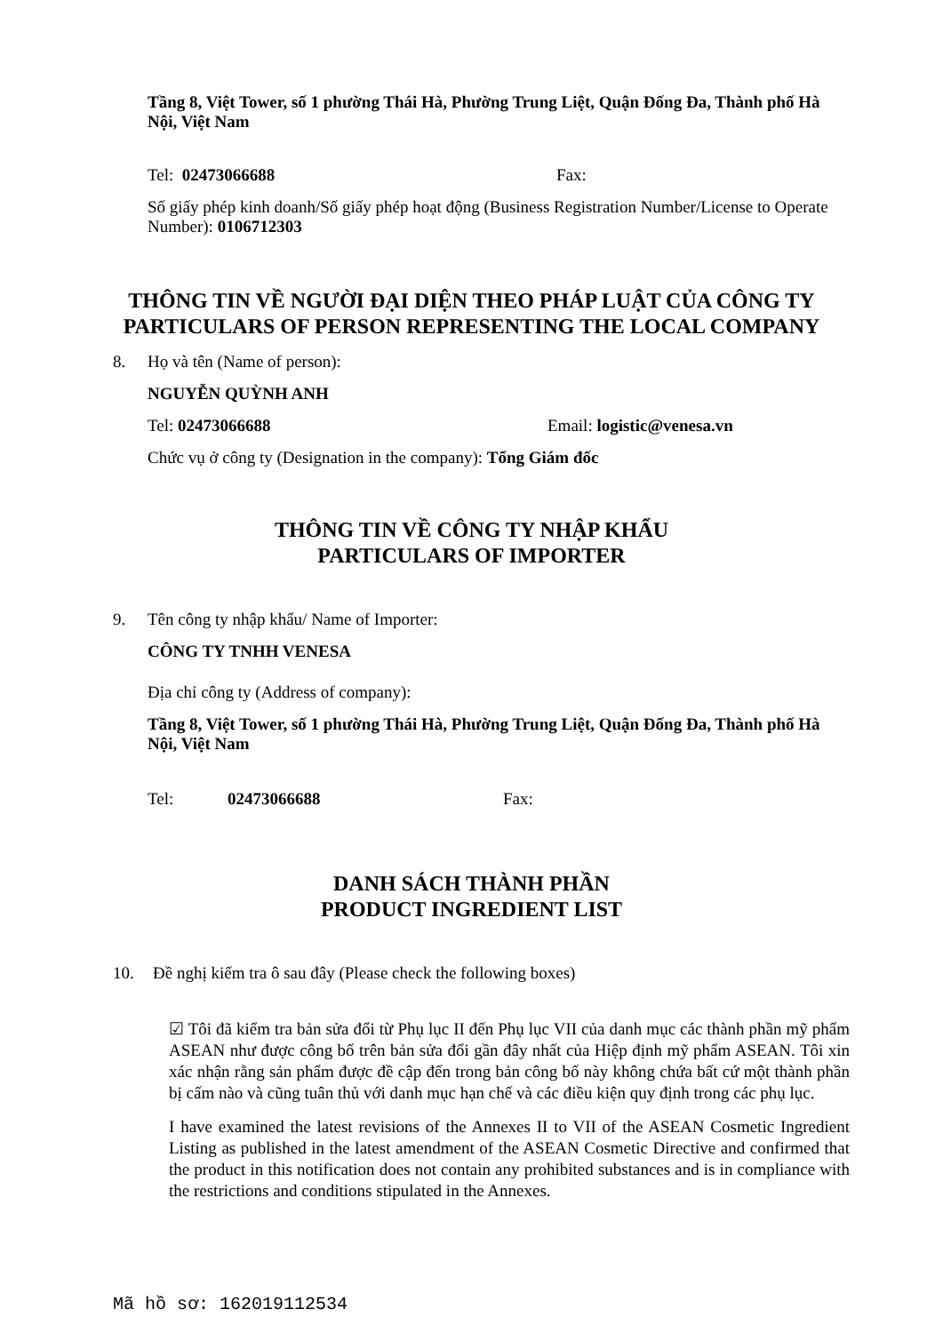Tầng 8, Việt Tower, số 1 phường Thái Hà, Phường Trung Liệt, Quận Đống Đa, Thành phố Hà Nội, Việt Nam
Tel: 02473066688 Fax:
Số giấy phép kinh doanh/Số giấy phép hoạt động (Business Registration Number/License to Operate Number): 0106712303
THÔNG TIN VỀ NGƯỜI ĐẠI DIỆN THEO PHÁP LUẬT CỦA CÔNG TY
PARTICULARS OF PERSON REPRESENTING THE LOCAL COMPANY
8. Họ và tên (Name of person):
NGUYỄN QUỲNH ANH
Tel: 02473066688 Email: logistic@venesa.vn
Chức vụ ở công ty (Designation in the company): Tổng Giám đốc
THÔNG TIN VỀ CÔNG TY NHẬP KHẨU
PARTICULARS OF IMPORTER
9. Tên công ty nhập khẩu/ Name of Importer:
CÔNG TY TNHH VENESA
Địa chỉ công ty (Address of company):
Tầng 8, Việt Tower, số 1 phường Thái Hà, Phường Trung Liệt, Quận Đống Đa, Thành phố Hà Nội, Việt Nam
Tel: 02473066688 Fax:
DANH SÁCH THÀNH PHẦN
PRODUCT INGREDIENT LIST
10. Đề nghị kiểm tra ô sau đây (Please check the following boxes)
☑ Tôi đã kiểm tra bản sửa đổi từ Phụ lục II đến Phụ lục VII của danh mục các thành phần mỹ phẩm ASEAN như được công bố trên bản sửa đổi gần đây nhất của Hiệp định mỹ phẩm ASEAN. Tôi xin xác nhận rằng sản phẩm được đề cập đến trong bản công bố này không chứa bất cứ một thành phần bị cấm nào và cũng tuân thủ với danh mục hạn chế và các điều kiện quy định trong các phụ lục.
I have examined the latest revisions of the Annexes II to VII of the ASEAN Cosmetic Ingredient Listing as published in the latest amendment of the ASEAN Cosmetic Directive and confirmed that the product in this notification does not contain any prohibited substances and is in compliance with the restrictions and conditions stipulated in the Annexes.
Mã hồ sơ: 162019112534